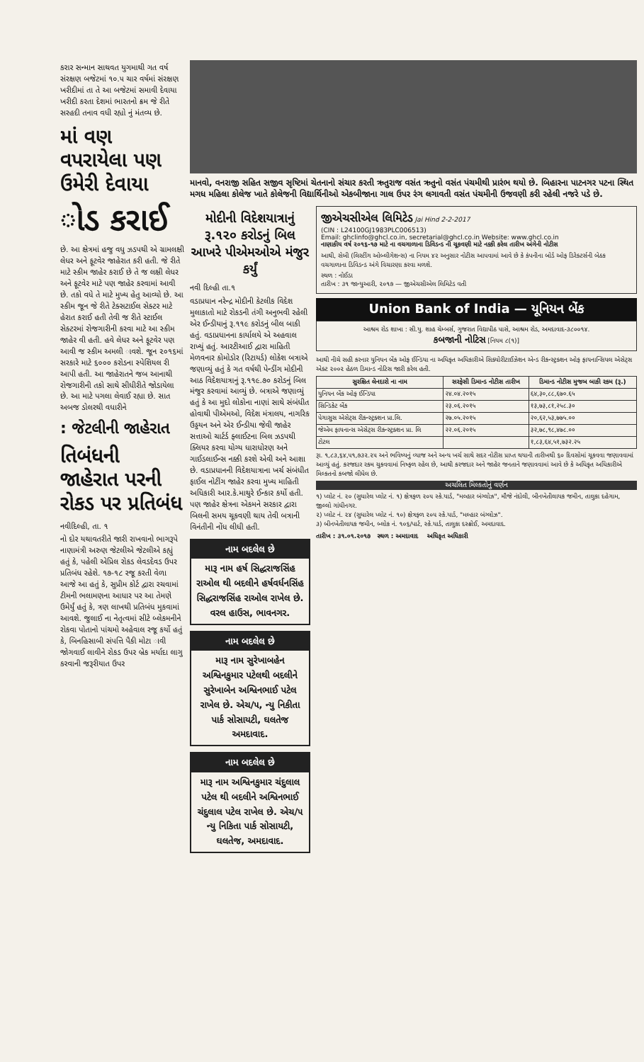કરાર સન્માન સાથવત યુગમાથી ગત વર્ષ સંરક્ષણ બજેટમાં ૧૦.૫ ચાર વર્ષમાં સંરક્ષણ ખરીદીમાં તા તે આ બજેટમાં સમાવી દેવાયા ખરીદી કરતા દેશમાં ભારતનો ક્રમ જે રીતે સરહદી તનાવ વધી રહ્યો નું મંતવ્ય છે.
માં વણ વપરાયેલા પણ ઉમેરી દેવાયા
ોડ કરાઈ
છે. આ ક્ષેત્રમાં હજુ વધુ ઝડપથી એ ગ્રામલક્ષી લેધર અને ફૂટવેર જાહેરાત કરી હતી. જે રીતે માટે સ્કીમ જાહેર કરાઈ છે તે જ લક્ષી લેધર અને ફૂટવેર માટે પણ જાહેર કરવામાં આવી છે. તકો વધે તે માટે મુખ્ય હેતુ આવ્યો છે. આ સ્કીમ જૂન જે રીતે ટેક્સટાઈલ સેક્ટર માટે હેરાત કરાઈ હતી તેવી જ રીતે સ્ટાઈલ સેક્ટરમાં રોજગારીની કરવા માટે આ સ્કીમ જાહેર વી હતી. હવે લેધર અને ફૂટવેર પણ આવી જ સ્કીમ અમલી ાવશે. જૂન ૨૦૧૬માં સરકારે માટે ૬૦૦૦ કરોડના સ્પેશિયલ રી આપી હતી. આ જાહેરાતને જબ આનાથી રોજગારીની તકો સાથે સીધીરીતે જોડાયેલા છે. આ માટે પગલા લેવાઈ રહ્યા છે. સાત અબજ ડોલરથી વધારીને
: જેટલીની જાહેરાત
તિબંધની જાહેરાત પરની રોકડ પર પ્રતિબંધ
નવીદિલ્હી, તા. ૧
નો દોર યથાવતરીતે જારી રાખવાનો ભાગરૂપે નાણામંત્રી અરુણ જેટલીએ જેટલીએ કહ્યું હતું કે, પહેલી એપ્રિલ રોકડ લેવડદેવડ ઉપર પ્રતિબંધ રહેશે. ૧૭-૧૮ રજૂ કરતી વેળા આજે આ હતું કે, સુપ્રીમ કોર્ટ દ્વારા રચવામાં ટીમની ભલામણના આધાર પર આ તેમણે ઉમેર્યું હતું કે, ત્રણ લાખથી પ્રતિબંધ મુકવામાં આવશે. જુલાઈ ના નેતૃત્વમાં સીટે બ્લેકમનીને રોકવા પોતાનો પાંચમો અહેવાલ રજૂ કર્યો હતું કે, બિનહિસાબી સંપત્તિ પૈકી મોટા ાવી જોગવાઈ લાવીને રોકડ ઉપર બ્રેક મર્યાદા લાગુ કરવાની જરૂરીયાત ઉપર
માનવો, વનરાજી સહિત સજીવ સૃષ્ટિમાં ચેતનાનો સંચાર કરતી ઋતુરાજ વસંત ઋતુનો વસંત પંચમીથી પ્રારંભ થયો છે. બિહારના પાટનગર પટના સ્થિત મગધ મહિલા કોલેજ ખાતે કોલેજની વિદ્યાર્થિનીઓ એકબીજાના ગાલ ઉપર રંગ લગાવતી વસંત પંચમીની ઉજવણી કરી રહેલી નજરે પડે છે.
મોદીની વિદેશયાત્રાનું રૂ.૧૨૦ કરોડનું બિલ આખરે પીએમઓએ મંજુર કર્યું
નવી દિલ્હી તા.૧
વડાપ્રધાન નરેન્દ્ર મોદીની કેટલીક વિદેશ મુલાકાતો માટે રોકડની તંગી અનુભવી રહેલી એર ઈન્ડીયાનું રૂ.૧૧૯ કરોડનું બીલ બાકી હતું. વડાપ્રધાનના કાર્યાલયે એ અહવાલ રાખ્યું હતું. આરટીઆઈ દ્વારા માહિતી મેળવનાર કોમોડોર (રિટાયર્ડ) લોકેશ બત્રાએ જણાવ્યું હતું કે ગત વર્ષથી પેન્ડીંગ મોદીની આઠ વિદેશયાત્રાનું રૂ.૧૧૯.૭૦ કરોડનું બિલ મંજુર કરવામાં આવ્યું છે. બત્રાએ જણાવ્યું હતું કે આ મુદો લોકોના નાણાં સાથે સંબંધીત હોવાથી પીએમઓ, વિદેશ મંત્રાલય, નાગરિક ઉડ્ડયન અને એર ઈન્ડીયા જેવી જાહેર સત્તાઓ ચાર્ટર્ડ ફ્લાઈટના બિલ ઝડપથી ક્લિયર કરવા યોગ્ય ધારાધોરણ અને ગાઈડલાઈન્સ નક્કી કરશે એવી અને આશા છે. વડાપ્રધાનની વિદેશયાત્રાના ખર્ચ સંબંધીત ફાઈલ નોટીંગ જાહેર કરવા મુખ્ય માહિતી અધિકારી આર.કે.માથુરે ઈન્કાર કર્યો હતી. પણ જાહેર ક્ષેત્રના એકમને સરકાર દ્વારા બિલની સમય ચૂકવણી થાય તેવી બત્રાની વિનંતીની નોંધ લીધી હતી.
નામ બદલેલ છે
મારૂ નામ હર્ષ સિદ્ધરાજસિંહ રાઓલ થી બદલીને હર્ષવર્ધનસિંહ સિદ્ધરાજસિંહ રાઓલ રાખેલ છે. વરલ હાઉસ, ભાવનગર.
નામ બદલેલ છે
મારૂ નામ સુરેખાબહેન અશ્વિનકુમાર પટેલથી બદલીને સુરેખાબેન અશ્વિનભાઈ પટેલ રાખેલ છે. એચ/૫, ન્યુ નિકીતા પાર્ક સોસાયટી, ઘલતેજ અમદાવાદ.
નામ બદલેલ છે
મારૂ નામ અશ્વિનકુમાર ચંદુલાલ પટેલ થી બદલીને અશ્વિનભાઈ ચંદુલાલ પટેલ રાખેલ છે. એચ/૫ ન્યુ નિકિતા પાર્ક સોસાયટી, ઘલતેજ, અમદાવાદ.
જીએચસીએલ લિમિટેડ Jai Hind 2-2-2017
(CIN : L24100GJ1983PLC006513)
Email: ghclinfo@ghcl.co.in, secretarial@ghcl.co.in Website: www.ghcl.co.in
નાણાકીય વર્ષ ૨૦૧૬-૧૭ માટે ના વચગાળાના ડિવિડન્ડ ની ચૂકવણી માટે નક્કી કરેલ તારીખ અંગેની નોટીસ
આથી, સેબી (લિસ્ટીંગ ઓબ્લીગેશન્સ) ના નિયમ ૪૨ અનુસાર નોટીસ આપવામાં આવે છે કે કંપનીના બોર્ડ ઓફ ડિરેક્ટર્સની બેઠક વચગાળાના ડિવિડન્ડ અંગે વિચારણા કરવા મળશે.
સ્થળ : નોઈડા
તારીખ : ૩૧ જાન્યુઆરી, ૨૦૧૭ — જીએચસીએલ લિમિટેડ વતી
Union Bank of India — યૂનિયન બેંક
આશ્રમ રોડ શાખા : સી.યુ. શાહ ચેમ્બર્સ, ગુજરાત વિદ્યાપીઠ પાસે, આશ્રમ રોડ, અમદાવાદ-૩૮૦૦૧૪.
કબજાની નોટિસ [નિયમ ૮(૧)]
આથી નીચે સહી કરનાર યુનિયન બેંક ઓફ ઈન્ડિયા ના અધિકૃત અધિકારીએ સિક્યોરીટાઈઝેશન એન્ડ રીકન્સ્ટ્રક્શન ઓફ ફાયનાન્સિયલ એસેટ્સ એક્ટ ૨૦૦૨ હેઠળ ડિમાન્ડ નોટિસ જારી કરેલ હતી.
| સુરક્ષિત લેનદારો ના નામ | સરફેસી ડિમાન્ડ નોટીસ તારીખ | ડિમાન્ડ નોટીસ મુજબ બાકી રકમ (રૂ.) |
| --- | --- | --- |
| યુનિયન બેંક ઓફ ઈન્ડિયા | २४.०४.२०१५ | ६४,३०,८८,६७०.६५ |
| સિન્ડિકેટ બેંક | २३.०६.२०१५ | १३,७३,८१,२५८.३० |
| પેગાસુસ એસેટ્સ રીકન્સ્ટ્રક્શન પ્રા.લિ. | २७.०५.२०१५ | २०,६२,५३,७७५.०० |
| જેએમ ફાયનાન્સ એસેટ્સ રીકન્સ્ટ્રક્શન પ્રા. લિ | २२.०६.२०१५ | ३२,७८,९८,४७८.०० |
| ટોટલ | | १,८३,६४,५१,७३२.२५ |
રૂા. ૧,૮૩,૬૪,૫૧,૭૩૨.૨૫ અને ભવિષ્યનું વ્યાજ અને અન્ય ખર્ચ સાથે સદર નોટીસ પ્રાપ્ત થયાની તારીખથી ૬૦ દિવસોમાં ચૂકવવા જણાવવામાં આવ્યું હતું. કરજદાર રકમ ચુકવવામાં નિષ્ફળ રહેલ છે, આથી કરજદાર અને જાહેર જનતાને જણાવવામાં આવે છે કે અધિકૃત અધિકારીએ મિલ્કતનો કબજો લીધેલ છે.
અચલિત મિલ્કતોનું વર્ણન
૧) પ્લોટ નં. ૨૦ (સુધારેલ પ્લોટ નં. ૧) ક્ષેત્રફળ ૨૦૫ સ્કે.યાર્ડ, "મલ્હાર બંગ્લોઝ", મૌજે નંદોલી, બીનખેતીલાયક જમીન, તાલુકા દહેગામ, જીલ્લો ગાંધીનગર.
૨) પ્લોટ નં. ૨૪ (સુધારેલ પ્લોટ નં. ૧૦) ક્ષેત્રફળ ૨૦૫ સ્કે.યાર્ડ, "મલ્હાર બંગ્લોઝ".
૩) બીનખેતીલાયક જમીન, બ્લોક નં. ૧૦૬/પાર્ટ, સ્કે.યાર્ડ, તાલુકા દસ્ક્રોઈ, અમદાવાદ.
તારીખ : ૩૧.૦૧.૨૦૧૭ સ્થળ : અમદાવાદ અધિકૃત અધિકારી